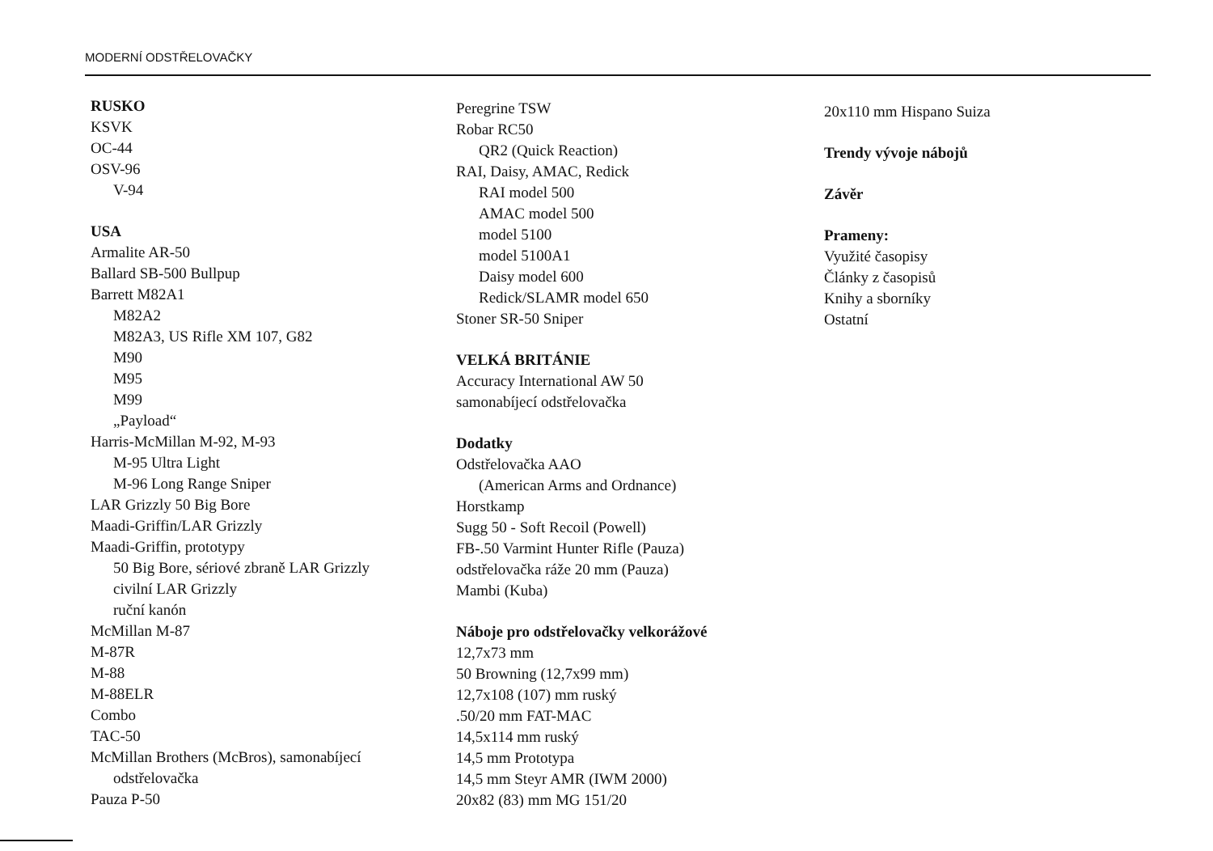MODERNÍ ODSTŘELOVAČKY
RUSKO
KSVK
OC-44
OSV-96
V-94
USA
Armalite AR-50
Ballard SB-500 Bullpup
Barrett M82A1
M82A2
M82A3, US Rifle XM 107, G82
M90
M95
M99
„Payload“
Harris-McMillan M-92, M-93
M-95 Ultra Light
M-96 Long Range Sniper
LAR Grizzly 50 Big Bore
Maadi-Griffin/LAR Grizzly
Maadi-Griffin, prototypy
50 Big Bore, sériové zbraně LAR Grizzly
civilní LAR Grizzly
ruční kanón
McMillan M-87
M-87R
M-88
M-88ELR
Combo
TAC-50
McMillan Brothers (McBros), samonabíjecí
odstřelovačka
Pauza P-50
Peregrine TSW
Robar RC50
QR2 (Quick Reaction)
RAI, Daisy, AMAC, Redick
RAI model 500
AMAC model 500
model 5100
model 5100A1
Daisy model 600
Redick/SLAMR model 650
Stoner SR-50 Sniper
VELKÁ BRITÁNIE
Accuracy International AW 50
samonabíjecí odstřelovačka
Dodatky
Odstřelovačka AAO
(American Arms and Ordnance)
Horstkamp
Sugg 50 - Soft Recoil (Powell)
FB-.50 Varmint Hunter Rifle (Pauza)
odstřelovačka ráže 20 mm (Pauza)
Mambi (Kuba)
Náboje pro odstřelovačky velkorážové
12,7x73 mm
50 Browning (12,7x99 mm)
12,7x108 (107) mm ruský
.50/20 mm FAT-MAC
14,5x114 mm ruský
14,5 mm Prototypa
14,5 mm Steyr AMR (IWM 2000)
20x82 (83) mm MG 151/20
20x110 mm Hispano Suiza
Trendy vývoje nábojů
Závěr
Prameny:
Využité časopisy
Články z časopisů
Knihy a sborníky
Ostatní